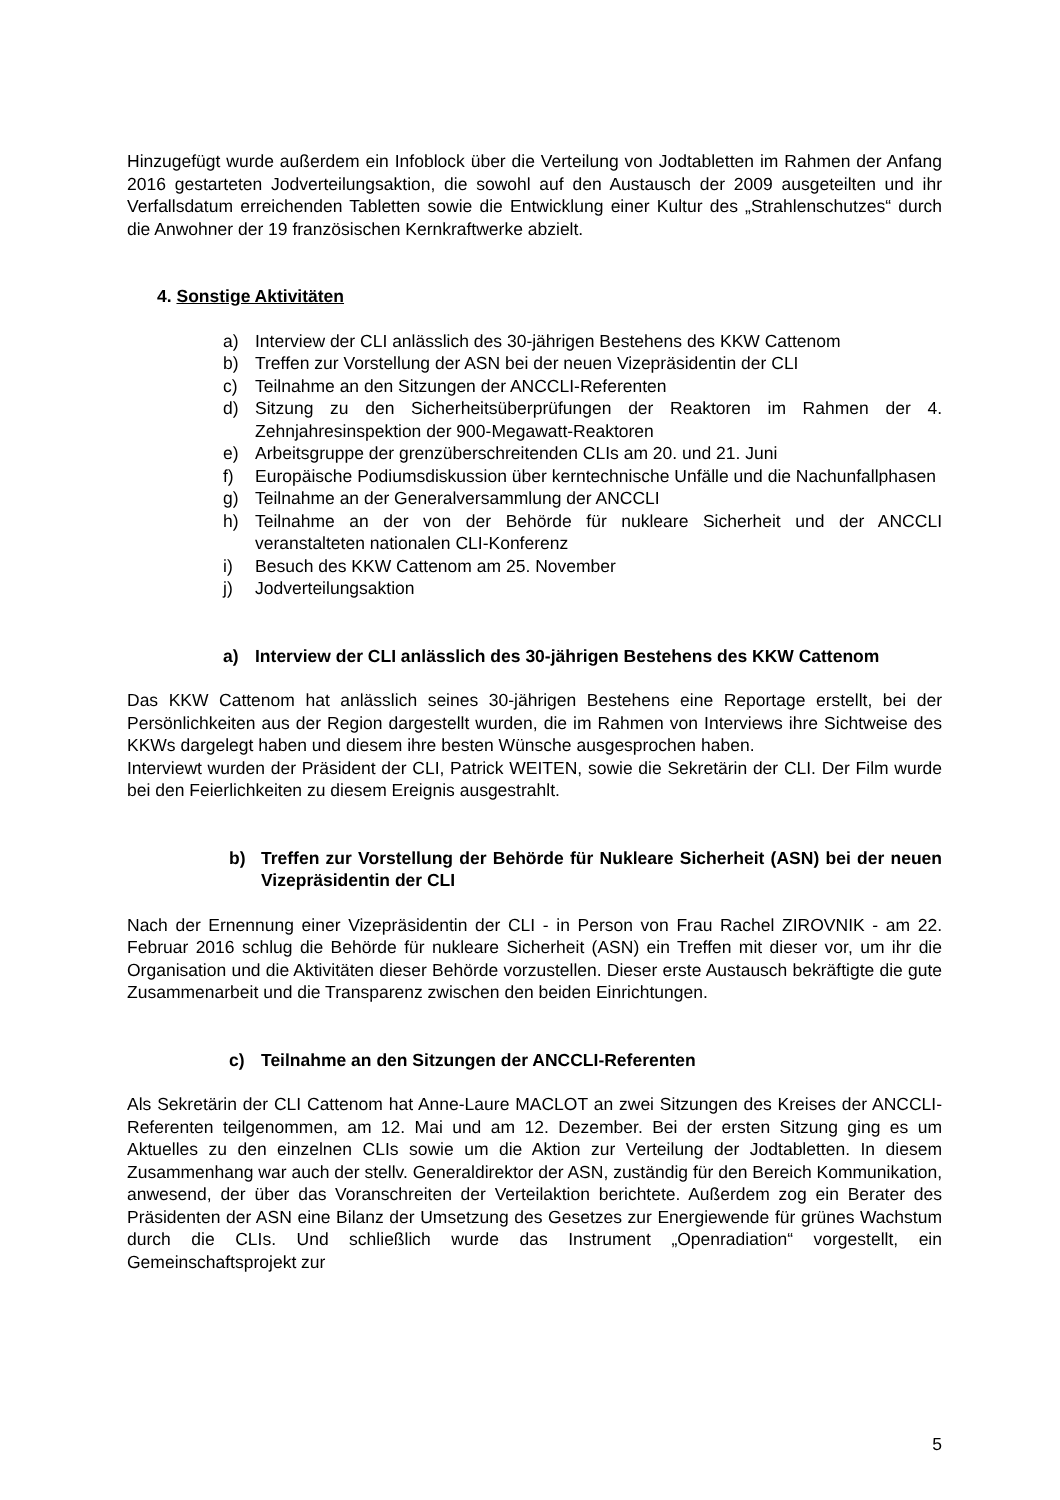Hinzugefügt wurde außerdem ein Infoblock über die Verteilung von Jodtabletten im Rahmen der Anfang 2016 gestarteten Jodverteilungsaktion, die sowohl auf den Austausch der 2009 ausgeteilten und ihr Verfallsdatum erreichenden Tabletten sowie die Entwicklung einer Kultur des „Strahlenschutzes“ durch die Anwohner der 19 französischen Kernkraftwerke abzielt.
4. Sonstige Aktivitäten
a) Interview der CLI anlässlich des 30-jährigen Bestehens des KKW Cattenom
b) Treffen zur Vorstellung der ASN bei der neuen Vizepräsidentin der CLI
c) Teilnahme an den Sitzungen der ANCCLI-Referenten
d) Sitzung zu den Sicherheitsüberprüfungen der Reaktoren im Rahmen der 4. Zehnjahresinspektion der 900-Megawatt-Reaktoren
e) Arbeitsgruppe der grenzüberschreitenden CLIs am 20. und 21. Juni
f) Europäische Podiumsdiskussion über kerntechnische Unfälle und die Nachunfallphasen
g) Teilnahme an der Generalversammlung der ANCCLI
h) Teilnahme an der von der Behörde für nukleare Sicherheit und der ANCCLI veranstalteten nationalen CLI-Konferenz
i) Besuch des KKW Cattenom am 25. November
j) Jodverteilungsaktion
a) Interview der CLI anlässlich des 30-jährigen Bestehens des KKW Cattenom
Das KKW Cattenom hat anlässlich seines 30-jährigen Bestehens eine Reportage erstellt, bei der Persönlichkeiten aus der Region dargestellt wurden, die im Rahmen von Interviews ihre Sichtweise des KKWs dargelegt haben und diesem ihre besten Wünsche ausgesprochen haben.
Interviewt wurden der Präsident der CLI, Patrick WEITEN, sowie die Sekretärin der CLI. Der Film wurde bei den Feierlichkeiten zu diesem Ereignis ausgestrahlt.
b) Treffen zur Vorstellung der Behörde für Nukleare Sicherheit (ASN) bei der neuen Vizepräsidentin der CLI
Nach der Ernennung einer Vizepräsidentin der CLI - in Person von Frau Rachel ZIROVNIK - am 22. Februar 2016 schlug die Behörde für nukleare Sicherheit (ASN) ein Treffen mit dieser vor, um ihr die Organisation und die Aktivitäten dieser Behörde vorzustellen. Dieser erste Austausch bekräftigte die gute Zusammenarbeit und die Transparenz zwischen den beiden Einrichtungen.
c) Teilnahme an den Sitzungen der ANCCLI-Referenten
Als Sekretärin der CLI Cattenom hat Anne-Laure MACLOT an zwei Sitzungen des Kreises der ANCCLI-Referenten teilgenommen, am 12. Mai und am 12. Dezember. Bei der ersten Sitzung ging es um Aktuelles zu den einzelnen CLIs sowie um die Aktion zur Verteilung der Jodtabletten. In diesem Zusammenhang war auch der stellv. Generaldirektor der ASN, zuständig für den Bereich Kommunikation, anwesend, der über das Voranschreiten der Verteilaktion berichtete. Außerdem zog ein Berater des Präsidenten der ASN eine Bilanz der Umsetzung des Gesetzes zur Energiewende für grünes Wachstum durch die CLIs. Und schließlich wurde das Instrument „Openradiation“ vorgestellt, ein Gemeinschaftsprojekt zur
5